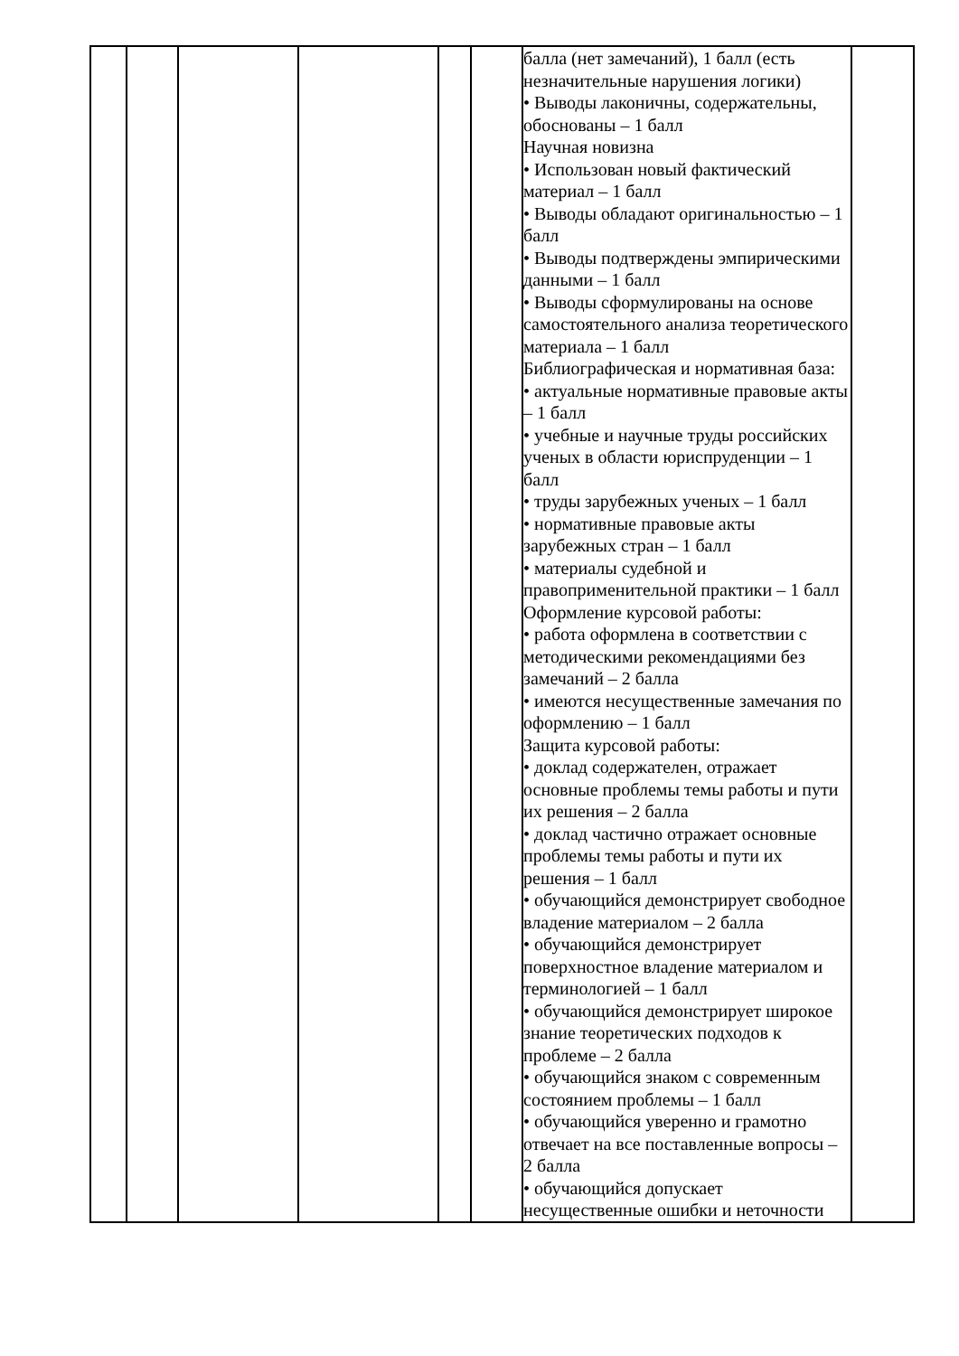| | | | | | | балла (нет замечаний), 1 балл (есть незначительные нарушения логики) • Выводы лаконичны, содержательны, обоснованы – 1 балл Научная новизна • Использован новый фактический материал – 1 балл • Выводы обладают оригинальностью – 1 балл • Выводы подтверждены эмпирическими данными – 1 балл • Выводы сформулированы на основе самостоятельного анализа теоретического материала – 1 балл Библиографическая и нормативная база: • актуальные нормативные правовые акты – 1 балл • учебные и научные труды российских ученых в области юриспруденции – 1 балл • труды зарубежных ученых – 1 балл • нормативные правовые акты зарубежных стран – 1 балл • материалы судебной и правоприменительной практики – 1 балл Оформление курсовой работы: • работа оформлена в соответствии с методическими рекомендациями без замечаний – 2 балла • имеются несущественные замечания по оформлению – 1 балл Защита курсовой работы: • доклад содержателен, отражает основные проблемы темы работы и пути их решения – 2 балла • доклад частично отражает основные проблемы темы работы и пути их решения – 1 балл • обучающийся демонстрирует свободное владение материалом – 2 балла • обучающийся демонстрирует поверхностное владение материалом и терминологией – 1 балл • обучающийся демонстрирует широкое знание теоретических подходов к проблеме – 2 балла • обучающийся знаком с современным состоянием проблемы – 1 балл • обучающийся уверенно и грамотно отвечает на все поставленные вопросы – 2 балла • обучающийся допускает несущественные ошибки и неточности | |